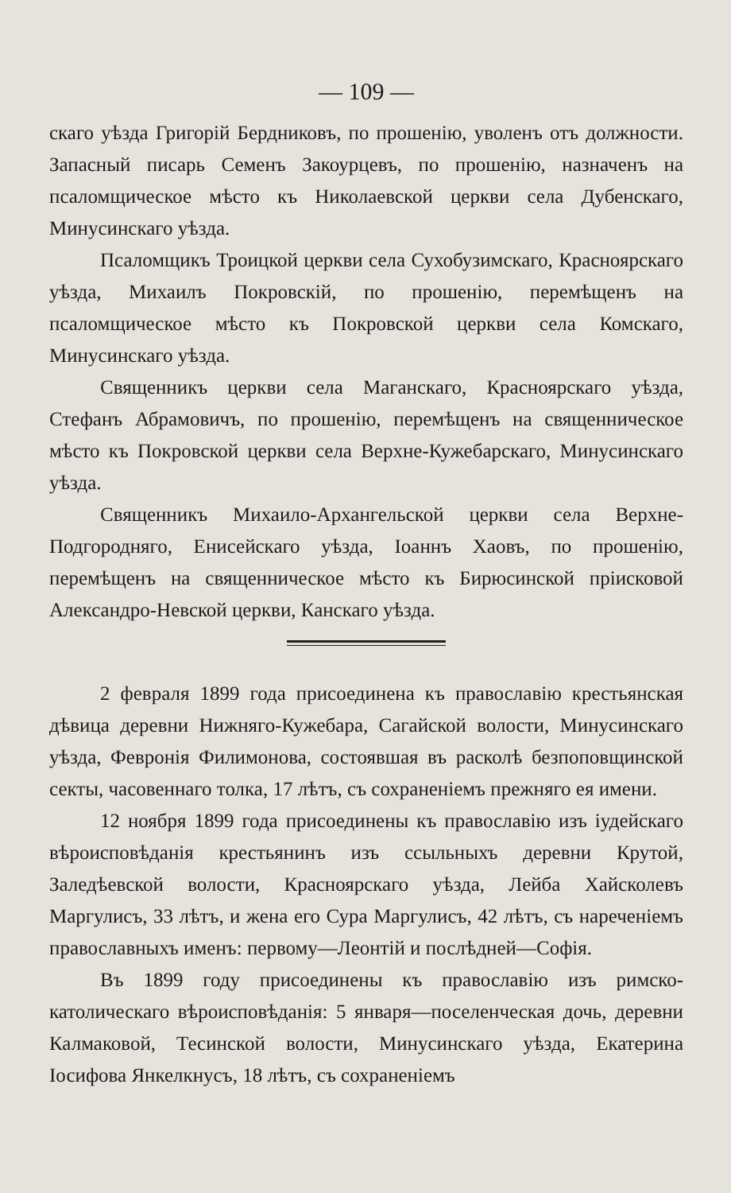— 109 —
скаго уѣзда Григорій Бердниковъ, по прошенію, уволенъ отъ должности. Запасный писарь Семенъ Закоурцевъ, по прошенію, назначенъ на псаломщическое мѣсто къ Николаевской церкви села Дубенскаго, Минусинскаго уѣзда.
Псаломщикъ Троицкой церкви села Сухобузимскаго, Красноярскаго уѣзда, Михаилъ Покровскій, по прошенію, перемѣщенъ на псаломщическое мѣсто къ Покровской церкви села Комскаго, Минусинскаго уѣзда.
Священникъ церкви села Маганскаго, Красноярскаго уѣзда, Стефанъ Абрамовичъ, по прошенію, перемѣщенъ на священническое мѣсто къ Покровской церкви села Верхне-Кужебарскаго, Минусинскаго уѣзда.
Священникъ Михаило-Архангельской церкви села Верхне-Подгородняго, Енисейскаго уѣзда, Іоаннъ Хаовъ, по прошенію, перемѣщенъ на священническое мѣсто къ Бирюсинской пріисковой Александро-Невской церкви, Канскаго уѣзда.
2 февраля 1899 года присоединена къ православію крестьянская дѣвица деревни Нижняго-Кужебара, Сагайской волости, Минусинскаго уѣзда, Февронія Филимонова, состоявшая въ расколѣ безпоповщинской секты, часовеннаго толка, 17 лѣтъ, съ сохраненіемъ прежняго ея имени.
12 ноября 1899 года присоединены къ православію изъ іудейскаго вѣроисповѣданія крестьянинъ изъ ссыльныхъ деревни Крутой, Заледѣевской волости, Красноярскаго уѣзда, Лейба Хайсколевъ Маргулисъ, 33 лѣтъ, и жена его Сура Маргулисъ, 42 лѣтъ, съ нареченіемъ православныхъ именъ: первому—Леонтій и послѣдней—Софія.
Въ 1899 году присоединены къ православію изъ римско-католическаго вѣроисповѣданія: 5 января—поселенческая дочь, деревни Калмаковой, Тесинской волости, Минусинскаго уѣзда, Екатерина Іосифова Янкелкнусъ, 18 лѣтъ, съ сохраненіемъ